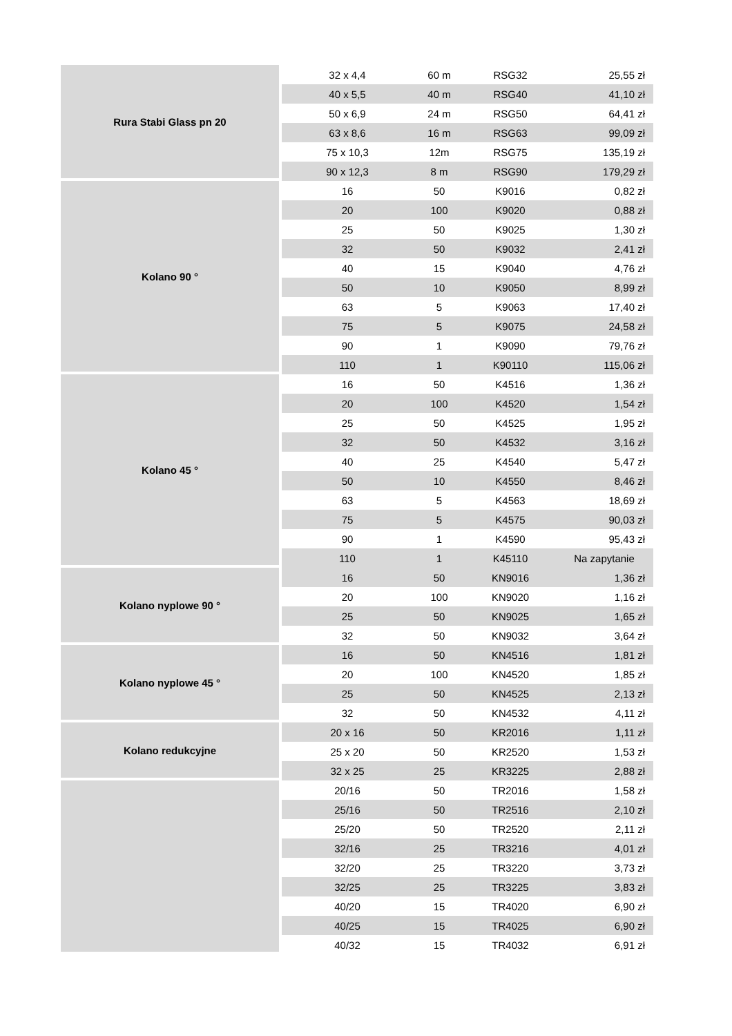| Rura Stabi Glass pn 20 | 32 x 4,4 | 60 m | RSG32 | 25,55 zł |
| | 40 x 5,5 | 40 m | RSG40 | 41,10 zł |
| | 50 x 6,9 | 24 m | RSG50 | 64,41 zł |
| | 63 x 8,6 | 16 m | RSG63 | 99,09 zł |
| | 75 x 10,3 | 12m | RSG75 | 135,19 zł |
| | 90 x 12,3 | 8 m | RSG90 | 179,29 zł |
| Kolano 90 ° | 16 | 50 | K9016 | 0,82 zł |
| | 20 | 100 | K9020 | 0,88 zł |
| | 25 | 50 | K9025 | 1,30 zł |
| | 32 | 50 | K9032 | 2,41 zł |
| | 40 | 15 | K9040 | 4,76 zł |
| | 50 | 10 | K9050 | 8,99 zł |
| | 63 | 5 | K9063 | 17,40 zł |
| | 75 | 5 | K9075 | 24,58 zł |
| | 90 | 1 | K9090 | 79,76 zł |
| | 110 | 1 | K90110 | 115,06 zł |
| Kolano 45 ° | 16 | 50 | K4516 | 1,36 zł |
| | 20 | 100 | K4520 | 1,54 zł |
| | 25 | 50 | K4525 | 1,95 zł |
| | 32 | 50 | K4532 | 3,16 zł |
| | 40 | 25 | K4540 | 5,47 zł |
| | 50 | 10 | K4550 | 8,46 zł |
| | 63 | 5 | K4563 | 18,69 zł |
| | 75 | 5 | K4575 | 90,03 zł |
| | 90 | 1 | K4590 | 95,43 zł |
| | 110 | 1 | K45110 | Na zapytanie |
| Kolano nyplowe 90 ° | 16 | 50 | KN9016 | 1,36 zł |
| | 20 | 100 | KN9020 | 1,16 zł |
| | 25 | 50 | KN9025 | 1,65 zł |
| | 32 | 50 | KN9032 | 3,64 zł |
| Kolano nyplowe 45 ° | 16 | 50 | KN4516 | 1,81 zł |
| | 20 | 100 | KN4520 | 1,85 zł |
| | 25 | 50 | KN4525 | 2,13 zł |
| | 32 | 50 | KN4532 | 4,11 zł |
| Kolano redukcyjne | 20 x 16 | 50 | KR2016 | 1,11 zł |
| | 25 x 20 | 50 | KR2520 | 1,53 zł |
| | 32 x 25 | 25 | KR3225 | 2,88 zł |
| | 20/16 | 50 | TR2016 | 1,58 zł |
| | 25/16 | 50 | TR2516 | 2,10 zł |
| | 25/20 | 50 | TR2520 | 2,11 zł |
| | 32/16 | 25 | TR3216 | 4,01 zł |
| | 32/20 | 25 | TR3220 | 3,73 zł |
| | 32/25 | 25 | TR3225 | 3,83 zł |
| | 40/20 | 15 | TR4020 | 6,90 zł |
| | 40/25 | 15 | TR4025 | 6,90 zł |
| | 40/32 | 15 | TR4032 | 6,91 zł |